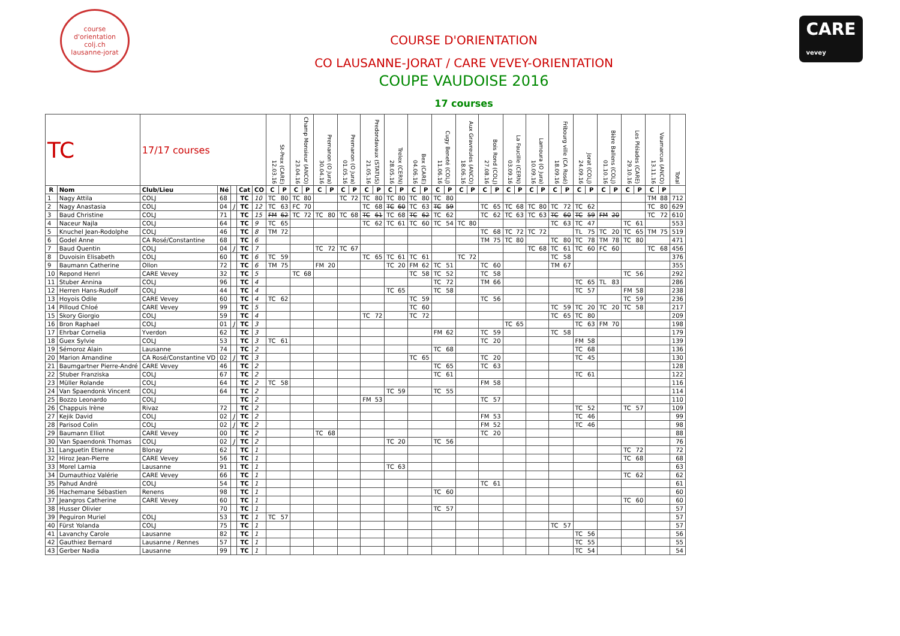course d'orientation
colj.ch
lausanne-jorat
COURSE D'ORIENTATION
CO LAUSANNE-JORAT / CARE VEVEY-ORIENTATION
COUPE VAUDOISE 2016
17 courses
CARE
vevey
| TC | | 17/17 courses | | | | | 12.03.16 St-Prex (CARE) | | 23.04.16 Champ Monsieur (ANCO) | | 30.04.16 Premanon (O Jura) | | 01.05.16 Premanon (O Jura) | | 21.05.16 Predondavaux (STATUS) | | 28.05.16 Trelex (CERN) | | 04.06.16 Bex (CARE) | | 11.06.16 Cugy Beneté (COLJ) | | 18.06.16 Aux Gravreules (ANCO) | | 27.08.16 Bois Rond (COLJ) | | 03.09.16 La Faucille (CERN) | | 10.09.16 Lamoura (O Jura) | | 18.09.16 Fribourg ville (CA Rosé) | | 24.09.16 Jorat (COLJ) | | 01.10.16 Bière Ballens (COLJ) | | 29.10.16 Les Pléiades (CARE) | | 13.11.16 Vaumarcus (ANCO) | | Total |
| R | Nom | Club/Lieu | Né | | Cat | CO | C | P | C | P | C | P | C | P | C | P | C | P | C | P | C | P | C | P | C | P | C | P | C | P | C | P | C | P | C | P | C | P | C | P | |
| 1 | Nagy Attila | COLJ | 68 | | TC | 10 | TC | 80 | TC | 80 | | | TC | 72 | TC | 80 | TC | 80 | TC | 80 | TC | 80 | | | | | | | | | | | | | | | | | TM | 88 | 712 |
| 2 | Nagy Anastasia | COLJ | 04 | J | TC | 12 | TC | 63 | FC | 70 | | | | | TC | 68 | TC | 60 | TC | 63 | TC | 59 | | | TC | 65 | TC | 68 | TC | 80 | TC | 72 | TC | 62 | | | | | TC | 80 | 629 |
| 3 | Baud Christine | COLJ | 71 | | TC | 15 | FM | 62 | TC | 72 | TC | 80 | TC | 68 | TC | 61 | TC | 68 | TC | 62 | TC | 62 | | | TC | 62 | TC | 63 | TC | 63 | TC | 60 | TC | 59 | FM | 20 | | | TC | 72 | 610 |
| 4 | Naceur Najla | COLJ | 64 | | TC | 9 | TC | 65 | | | | | | | TC | 62 | TC | 61 | TC | 60 | TC | 54 | TC | 80 | | | | | | | TC | 63 | TC | 47 | | | TC | 61 | | | 553 |
| 5 | Knuchel Jean-Rodolphe | COLJ | 46 | | TC | 8 | TM | 72 | | | | | | | | | | | | | | | | | TC | 68 | TC | 72 | TC | 72 | | | TL | 75 | TC | 20 | TC | 65 | TM | 75 | 519 |
| 6 | Godel Anne | CA Rosé/Constantine | 68 | | TC | 6 | | | | | | | | | | | | | | | | | | | TM | 75 | TC | 80 | | | TC | 80 | TC | 78 | TM | 78 | TC | 80 | | | 471 |
| 7 | Baud Quentin | COLJ | 04 | J | TC | 7 | | | | | TC | 72 | TC | 67 | | | | | | | | | | | | | | | TC | 68 | TC | 61 | TC | 60 | FC | 60 | | | TC | 68 | 456 |
| 8 | Duvoisin Elisabeth | COLJ | 60 | | TC | 6 | TC | 59 | | | | | | | TC | 65 | TC | 61 | TC | 61 | | | TC | 72 | | | | | | | TC | 58 | | | | | | | | | 376 |
| 9 | Baumann Catherine | Ollon | 72 | | TC | 6 | TM | 75 | | | FM | 20 | | | | | TC | 20 | FM | 62 | TC | 51 | | | TC | 60 | | | | | TM | 67 | | | | | | | | | 355 |
| 10 | Repond Henri | CARE Vevey | 32 | | TC | 5 | | | TC | 68 | | | | | | | | | TC | 58 | TC | 52 | | | TC | 58 | | | | | | | | | | | TC | 56 | | | 292 |
| 11 | Stuber Annina | COLJ | 96 | | TC | 4 | | | | | | | | | | | | | | | TC | 72 | | | TM | 66 | | | | | | | TC | 65 | TL | 83 | | | | | 286 |
| 12 | Herren Hans-Rudolf | COLJ | 44 | | TC | 4 | | | | | | | | | | | TC | 65 | | | TC | 58 | | | | | | | | | | | TC | 57 | | | FM | 58 | | | 238 |
| 13 | Hoyois Odile | CARE Vevey | 60 | | TC | 4 | TC | 62 | | | | | | | | | | | TC | 59 | | | | | TC | 56 | | | | | | | | | | | TC | 59 | | | 236 |
| 14 | Pilloud Chloé | CARE Vevey | 99 | | TC | 5 | | | | | | | | | | | | | TC | 60 | | | | | | | | | | | TC | 59 | TC | 20 | TC | 20 | TC | 58 | | | 217 |
| 15 | Skory Giorgio | COLJ | 59 | | TC | 4 | | | | | | | | | TC | 72 | | | TC | 72 | | | | | | | | | | | TC | 65 | TC | 80 | | | | | | | 209 |
| 16 | Bron Raphael | COLJ | 01 | J | TC | 3 | | | | | | | | | | | | | | | | | | | | | TC | 65 | | | | | TC | 63 | FM | 70 | | | | | 198 |
| 17 | Ehrbar Cornelia | Yverdon | 62 | | TC | 3 | | | | | | | | | | | | | | | FM | 62 | | | TC | 59 | | | | | TC | 58 | | | | | | | | | 179 |
| 18 | Guex Sylvie | COLJ | 53 | | TC | 3 | TC | 61 | | | | | | | | | | | | | | | | | TC | 20 | | | | | | | FM | 58 | | | | | | | 139 |
| 19 | Sémoroz Alain | Lausanne | 74 | | TC | 2 | | | | | | | | | | | | | | | TC | 68 | | | | | | | | | | | TC | 68 | | | | | | | 136 |
| 20 | Marion Amandine | CA Rosé/Constantine VD | 02 | J | TC | 3 | | | | | | | | | | | | | TC | 65 | | | | | TC | 20 | | | | | | | TC | 45 | | | | | | | 130 |
| 21 | Baumgartner Pierre-André | CARE Vevey | 46 | | TC | 2 | | | | | | | | | | | | | | | TC | 65 | | | TC | 63 | | | | | | | | | | | | | | | 128 |
| 22 | Stuber Franziska | COLJ | 67 | | TC | 2 | | | | | | | | | | | | | | | TC | 61 | | | | | | | | | | | TC | 61 | | | | | | | 122 |
| 23 | Müller Rolande | COLJ | 64 | | TC | 2 | TC | 58 | | | | | | | | | | | | | | | | | FM | 58 | | | | | | | | | | | | | | | 116 |
| 24 | Van Spaendonk Vincent | COLJ | 64 | | TC | 2 | | | | | | | | | | | TC | 59 | | | TC | 55 | | | | | | | | | | | | | | | | | | | 114 |
| 25 | Bozzo Leonardo | COLJ | | | TC | 2 | | | | | | | | | FM | 53 | | | | | | | | | TC | 57 | | | | | | | | | | | | | | | 110 |
| 26 | Chappuis Irène | Rivaz | 72 | | TC | 2 | | | | | | | | | | | | | | | | | | | | | | | | | | | TC | 52 | | | TC | 57 | | | 109 |
| 27 | Kejik David | COLJ | 02 | J | TC | 2 | | | | | | | | | | | | | | | | | | | FM | 53 | | | | | | | TC | 46 | | | | | | | 99 |
| 28 | Parisod Colin | COLJ | 02 | J | TC | 2 | | | | | | | | | | | | | | | | | | | FM | 52 | | | | | | | TC | 46 | | | | | | | 98 |
| 29 | Baumann Elliot | CARE Vevey | 00 | | TC | 2 | | | | | TC | 68 | | | | | | | | | | | | | TC | 20 | | | | | | | | | | | | | | | 88 |
| 30 | Van Spaendonk Thomas | COLJ | 02 | J | TC | 2 | | | | | | | | | | | TC | 20 | | | TC | 56 | | | | | | | | | | | | | | | | | | | 76 |
| 31 | Languetin Etienne | Blonay | 62 | | TC | 1 | | | | | | | | | | | | | | | | | | | | | | | | | | | | | | | TC | 72 | | | 72 |
| 32 | Hiroz Jean-Pierre | CARE Vevey | 56 | | TC | 1 | | | | | | | | | | | | | | | | | | | | | | | | | | | | | | | TC | 68 | | | 68 |
| 33 | Morel Lamia | Lausanne | 91 | | TC | 1 | | | | | | | | | | | TC | 63 | | | | | | | | | | | | | | | | | | | | | | | 63 |
| 34 | Dumauthioz Valérie | CARE Vevey | 66 | | TC | 1 | | | | | | | | | | | | | | | | | | | | | | | | | | | | | | | TC | 62 | | | 62 |
| 35 | Pahud André | COLJ | 54 | | TC | 1 | | | | | | | | | | | | | | | | | | | TC | 61 | | | | | | | | | | | | | | | 61 |
| 36 | Hachemane Sébastien | Renens | 98 | | TC | 1 | | | | | | | | | | | | | | | TC | 60 | | | | | | | | | | | | | | | | | | | 60 |
| 37 | Jeangros Catherine | CARE Vevey | 60 | | TC | 1 | | | | | | | | | | | | | | | | | | | | | | | | | | | | | | | TC | 60 | | | 60 |
| 38 | Husser Olivier | | 70 | | TC | 1 | | | | | | | | | | | | | | | TC | 57 | | | | | | | | | | | | | | | | | | | 57 |
| 39 | Peguiron Muriel | COLJ | 53 | | TC | 1 | TC | 57 | | | | | | | | | | | | | | | | | | | | | | | | | | | | | | | | | 57 |
| 40 | Fürst Yolanda | COLJ | 75 | | TC | 1 | | | | | | | | | | | | | | | | | | | | | | | | | TC | 57 | | | | | | | | | 57 |
| 41 | Lavanchy Carole | Lausanne | 82 | | TC | 1 | | | | | | | | | | | | | | | | | | | | | | | | | | | TC | 56 | | | | | | | 56 |
| 42 | Gauthiez Bernard | Lausanne / Rennes | 57 | | TC | 1 | | | | | | | | | | | | | | | | | | | | | | | | | | | TC | 55 | | | | | | | 55 |
| 43 | Gerber Nadia | Lausanne | 99 | | TC | 1 | | | | | | | | | | | | | | | | | | | | | | | | | | | TC | 54 | | | | | | | 54 |